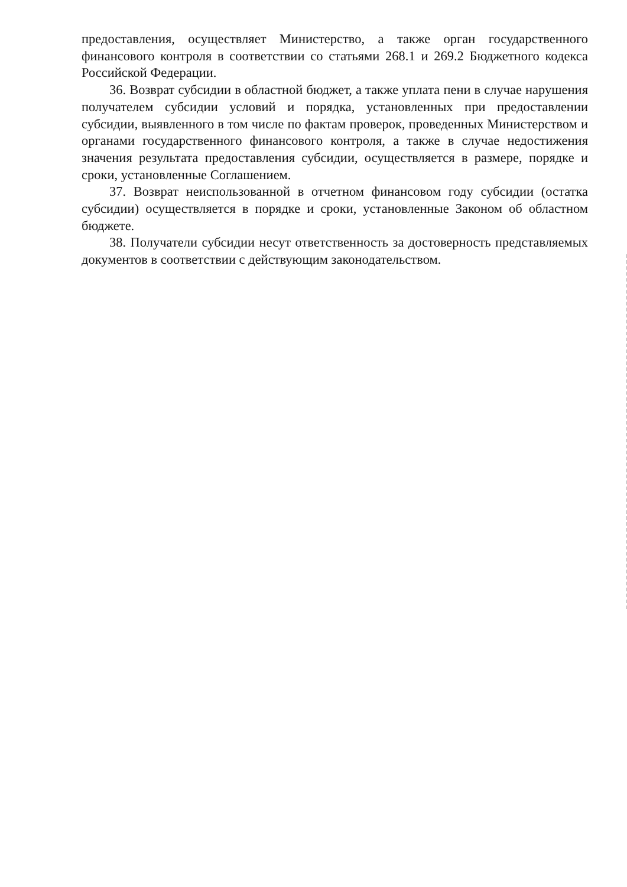предоставления, осуществляет Министерство, а также орган государственного финансового контроля в соответствии со статьями 268.1 и 269.2 Бюджетного кодекса Российской Федерации.
36. Возврат субсидии в областной бюджет, а также уплата пени в случае нарушения получателем субсидии условий и порядка, установленных при предоставлении субсидии, выявленного в том числе по фактам проверок, проведенных Министерством и органами государственного финансового контроля, а также в случае недостижения значения результата предоставления субсидии, осуществляется в размере, порядке и сроки, установленные Соглашением.
37. Возврат неиспользованной в отчетном финансовом году субсидии (остатка субсидии) осуществляется в порядке и сроки, установленные Законом об областном бюджете.
38. Получатели субсидии несут ответственность за достоверность представляемых документов в соответствии с действующим законодательством.